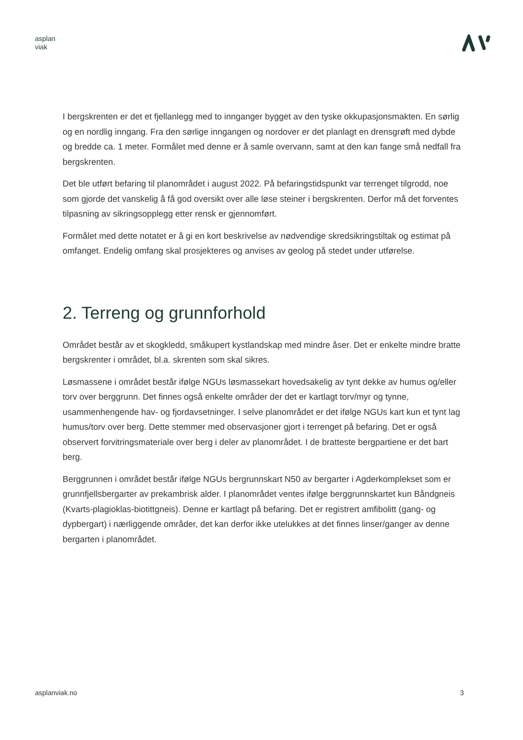asplan
viak
I bergskrenten er det et fjellanlegg med to innganger bygget av den tyske okkupasjonsmakten. En sørlig og en nordlig inngang. Fra den sørlige inngangen og nordover er det planlagt en drensgrøft med dybde og bredde ca. 1 meter. Formålet med denne er å samle overvann, samt at den kan fange små nedfall fra bergskrenten.
Det ble utført befaring til planområdet i august 2022. På befaringstidspunkt var terrenget tilgrodd, noe som gjorde det vanskelig å få god oversikt over alle løse steiner i bergskrenten. Derfor må det forventes tilpasning av sikringsopplegg etter rensk er gjennomført.
Formålet med dette notatet er å gi en kort beskrivelse av nødvendige skredsikringstiltak og estimat på omfanget. Endelig omfang skal prosjekteres og anvises av geolog på stedet under utførelse.
2. Terreng og grunnforhold
Området består av et skogkledd, småkupert kystlandskap med mindre åser. Det er enkelte mindre bratte bergskrenter i området, bl.a. skrenten som skal sikres.
Løsmassene i området består ifølge NGUs løsmassekart hovedsakelig av tynt dekke av humus og/eller torv over berggrunn. Det finnes også enkelte områder der det er kartlagt torv/myr og tynne, usammenhengende hav- og fjordavsetninger. I selve planområdet er det ifølge NGUs kart kun et tynt lag humus/torv over berg. Dette stemmer med observasjoner gjort i terrenget på befaring. Det er også observert forvitringsmateriale over berg i deler av planområdet. I de bratteste bergpartiene er det bart berg.
Berggrunnen i området består ifølge NGUs bergrunnskart N50 av bergarter i Agderkomplekset som er grunnfjellsbergarter av prekambrisk alder. I planområdet ventes ifølge berggrunnskartet kun Båndgneis (Kvarts-plagioklas-biotittgneis). Denne er kartlagt på befaring. Det er registrert amfibolitt (gang- og dypbergart) i nærliggende områder, det kan derfor ikke utelukkes at det finnes linser/ganger av denne bergarten i planområdet.
asplanviak.no 3